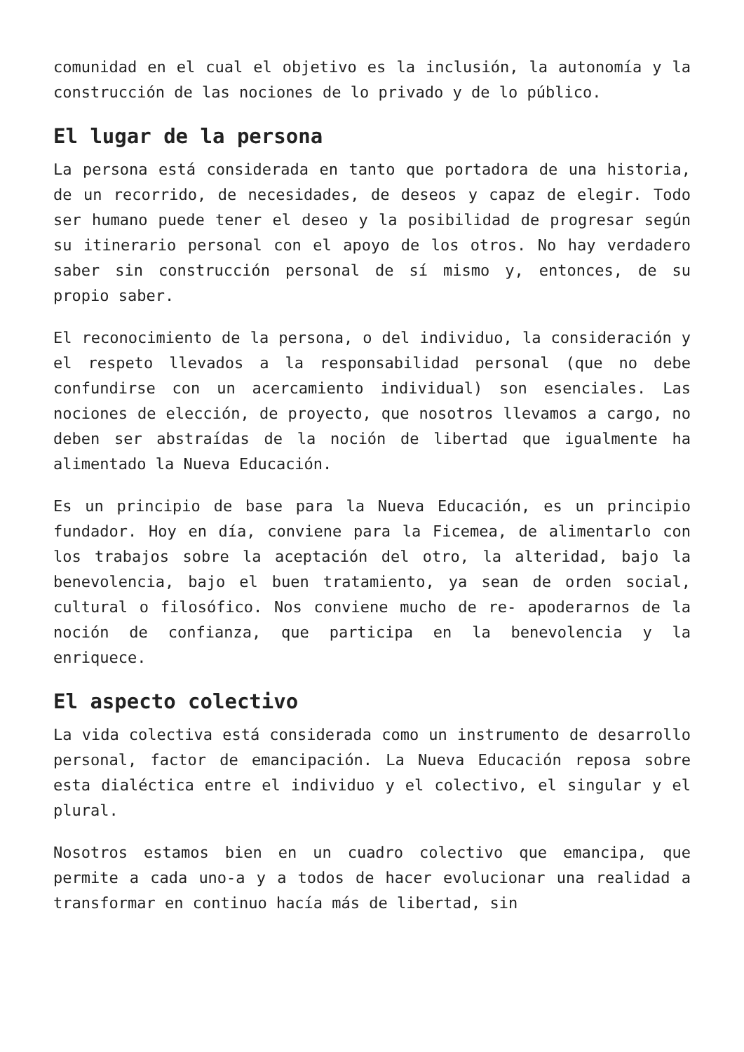comunidad en el cual el objetivo es la inclusión, la autonomía y la construcción de las nociones de lo privado y de lo público.
El lugar de la persona
La persona está considerada en tanto que portadora de una historia, de un recorrido, de necesidades, de deseos y capaz de elegir. Todo ser humano puede tener el deseo y la posibilidad de progresar según su itinerario personal con el apoyo de los otros. No hay verdadero saber sin construcción personal de sí mismo y, entonces, de su propio saber.
El reconocimiento de la persona, o del individuo, la consideración y el respeto llevados a la responsabilidad personal (que no debe confundirse con un acercamiento individual) son esenciales. Las nociones de elección, de proyecto, que nosotros llevamos a cargo, no deben ser abstraídas de la noción de libertad que igualmente ha alimentado la Nueva Educación.
Es un principio de base para la Nueva Educación, es un principio fundador. Hoy en día, conviene para la Ficemea, de alimentarlo con los trabajos sobre la aceptación del otro, la alteridad, bajo la benevolencia, bajo el buen tratamiento, ya sean de orden social, cultural o filosófico. Nos conviene mucho de re- apoderarnos de la noción de confianza, que participa en la benevolencia y la enriquece.
El aspecto colectivo
La vida colectiva está considerada como un instrumento de desarrollo personal, factor de emancipación. La Nueva Educación reposa sobre esta dialéctica entre el individuo y el colectivo, el singular y el plural.
Nosotros estamos bien en un cuadro colectivo que emancipa, que permite a cada uno-a y a todos de hacer evolucionar una realidad a transformar en continuo hacía más de libertad, sin